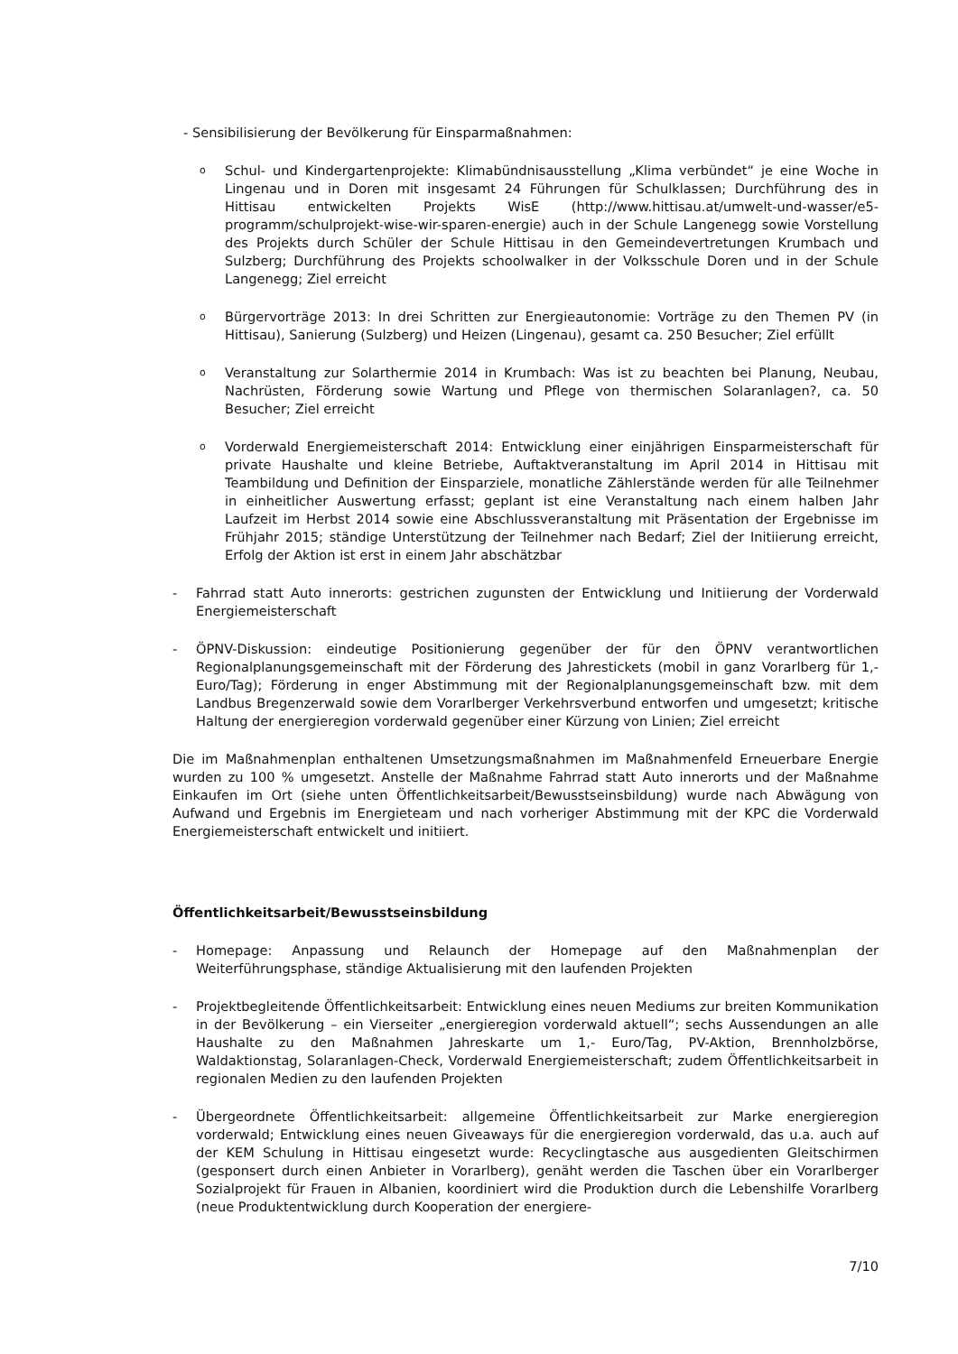- Sensibilisierung der Bevölkerung für Einsparmaßnahmen:
o
Schul- und Kindergartenprojekte: Klimabündnisausstellung „Klima verbündet“ je eine Woche in Lingenau und in Doren mit insgesamt 24 Führungen für Schulklassen; Durchführung des in Hittisau entwickelten Projekts WisE (http://www.hittisau.at/umwelt-und-wasser/e5-programm/schulprojekt-wise-wir-sparen-energie) auch in der Schule Langenegg sowie Vorstellung des Projekts durch Schüler der Schule Hittisau in den Gemeindevertretungen Krumbach und Sulzberg; Durchführung des Projekts schoolwalker in der Volksschule Doren und in der Schule Langenegg; Ziel erreicht
o
Bürgervorträge 2013: In drei Schritten zur Energieautonomie: Vorträge zu den Themen PV (in Hittisau), Sanierung (Sulzberg) und Heizen (Lingenau), gesamt ca. 250 Besucher; Ziel erfüllt
o
Veranstaltung zur Solarthermie 2014 in Krumbach: Was ist zu beachten bei Planung, Neubau, Nachrüsten, Förderung sowie Wartung und Pflege von thermischen Solaranlagen?, ca. 50 Besucher; Ziel erreicht
o
Vorderwald Energiemeisterschaft 2014: Entwicklung einer einjährigen Einsparmeisterschaft für private Haushalte und kleine Betriebe, Auftaktveranstaltung im April 2014 in Hittisau mit Teambildung und Definition der Einsparziele, monatliche Zählerstände werden für alle Teilnehmer in einheitlicher Auswertung erfasst; geplant ist eine Veranstaltung nach einem halben Jahr Laufzeit im Herbst 2014 sowie eine Abschlussveranstaltung mit Präsentation der Ergebnisse im Frühjahr 2015; ständige Unterstützung der Teilnehmer nach Bedarf; Ziel der Initiierung erreicht, Erfolg der Aktion ist erst in einem Jahr abschätzbar
- Fahrrad statt Auto innerorts: gestrichen zugunsten der Entwicklung und Initiierung der Vorderwald Energiemeisterschaft
- ÖPNV-Diskussion: eindeutige Positionierung gegenüber der für den ÖPNV verantwortlichen Regionalplanungsgemeinschaft mit der Förderung des Jahrestickets (mobil in ganz Vorarlberg für 1,- Euro/Tag); Förderung in enger Abstimmung mit der Regionalplanungsgemeinschaft bzw. mit dem Landbus Bregenzerwald sowie dem Vorarlberger Verkehrsverbund entworfen und umgesetzt; kritische Haltung der energieregion vorderwald gegenüber einer Kürzung von Linien; Ziel erreicht
Die im Maßnahmenplan enthaltenen Umsetzungsmaßnahmen im Maßnahmenfeld Erneuerbare Energie wurden zu 100 % umgesetzt. Anstelle der Maßnahme Fahrrad statt Auto innerorts und der Maßnahme Einkaufen im Ort (siehe unten Öffentlichkeitsarbeit/Bewusstseinsbildung) wurde nach Abwägung von Aufwand und Ergebnis im Energieteam und nach vorheriger Abstimmung mit der KPC die Vorderwald Energiemeisterschaft entwickelt und initiiert.
Öffentlichkeitsarbeit/Bewusstseinsbildung
- Homepage: Anpassung und Relaunch der Homepage auf den Maßnahmenplan der Weiterführungsphase, ständige Aktualisierung mit den laufenden Projekten
- Projektbegleitende Öffentlichkeitsarbeit: Entwicklung eines neuen Mediums zur breiten Kommunikation in der Bevölkerung – ein Vierseiter „energieregion vorderwald aktuell“; sechs Aussendungen an alle Haushalte zu den Maßnahmen Jahreskarte um 1,- Euro/Tag, PV-Aktion, Brennholzbörse, Waldaktionstag, Solaranlagen-Check, Vorderwald Energiemeisterschaft; zudem Öffentlichkeitsarbeit in regionalen Medien zu den laufenden Projekten
- Übergeordnete Öffentlichkeitsarbeit: allgemeine Öffentlichkeitsarbeit zur Marke energieregion vorderwald; Entwicklung eines neuen Giveaways für die energieregion vorderwald, das u.a. auch auf der KEM Schulung in Hittisau eingesetzt wurde: Recyclingtasche aus ausgedienten Gleitschirmen (gesponsert durch einen Anbieter in Vorarlberg), genäht werden die Taschen über ein Vorarlberger Sozialprojekt für Frauen in Albanien, koordiniert wird die Produktion durch die Lebenshilfe Vorarlberg (neue Produktentwicklung durch Kooperation der energiere-
7/10